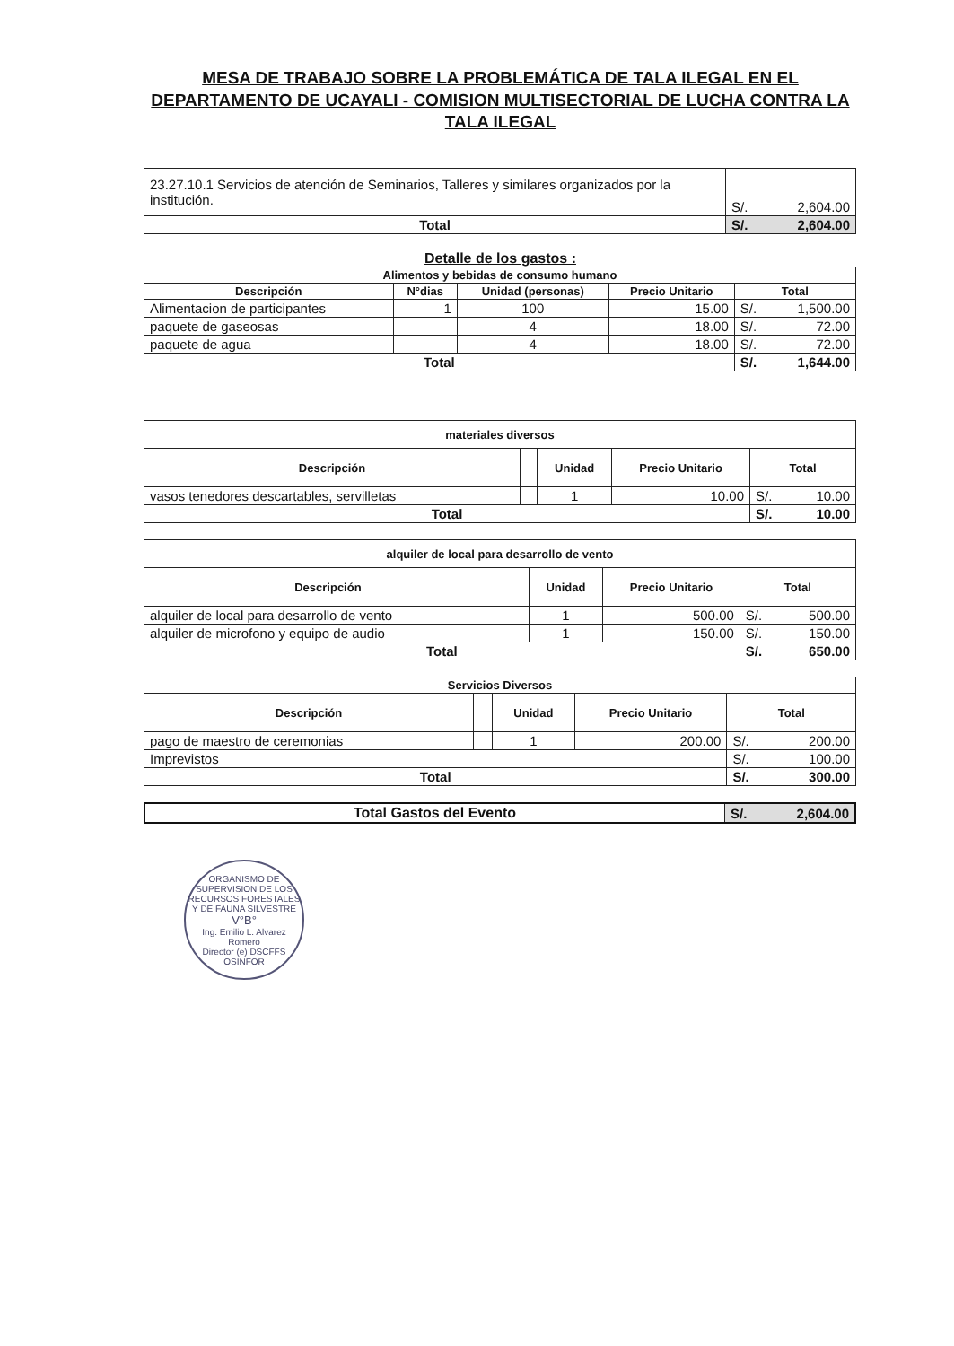MESA DE TRABAJO SOBRE LA PROBLEMÁTICA DE TALA ILEGAL EN EL DEPARTAMENTO DE UCAYALI - COMISION MULTISECTORIAL DE LUCHA CONTRA LA TALA ILEGAL
| 23.27.10.1 Servicios de atención de Seminarios, Talleres y similares organizados por la institución. | S/. | 2,604.00 |
| Total | S/. | 2,604.00 |
Detalle de los gastos :
| Alimentos y bebidas de consumo humano | | | | | |
| --- | --- | --- | --- | --- | --- |
| Descripción | N°dias | Unidad (personas) | Precio Unitario | Total | |
| Alimentacion de participantes | 1 | 100 | 15.00 | S/. | 1,500.00 |
| paquete de gaseosas | | 4 | 18.00 | S/. | 72.00 |
| paquete de agua | | 4 | 18.00 | S/. | 72.00 |
| Total | | | | S/. | 1,644.00 |
| materiales diversos | | | | | |
| --- | --- | --- | --- | --- | --- |
| Descripción | | Unidad | Precio Unitario | Total | |
| vasos tenedores descartables, servilletas | | 1 | 10.00 | S/. | 10.00 |
| Total | | | | S/. | 10.00 |
| alquiler de local para desarrollo de vento | | | | | |
| --- | --- | --- | --- | --- | --- |
| Descripción | | Unidad | Precio Unitario | Total | |
| alquiler de local para desarrollo de vento | | 1 | 500.00 | S/. | 500.00 |
| alquiler de microfono y equipo de audio | | 1 | 150.00 | S/. | 150.00 |
| Total | | | | S/. | 650.00 |
| Servicios Diversos | | | | | |
| --- | --- | --- | --- | --- | --- |
| Descripción | | Unidad | Precio Unitario | Total | |
| pago de maestro de ceremonias | | 1 | 200.00 | S/. | 200.00 |
| Imprevistos | | | | S/. | 100.00 |
| Total | | | | S/. | 300.00 |
| Total Gastos del Evento | S/. | 2,604.00 |
ORGANISMO DE SUPERVISION DE LOS RECURSOS FORESTALES Y DE FAUNA SILVESTRE
V°B°
Ing. Emilio L. Alvarez Romero
Director (e) DSCFFS
OSINFOR